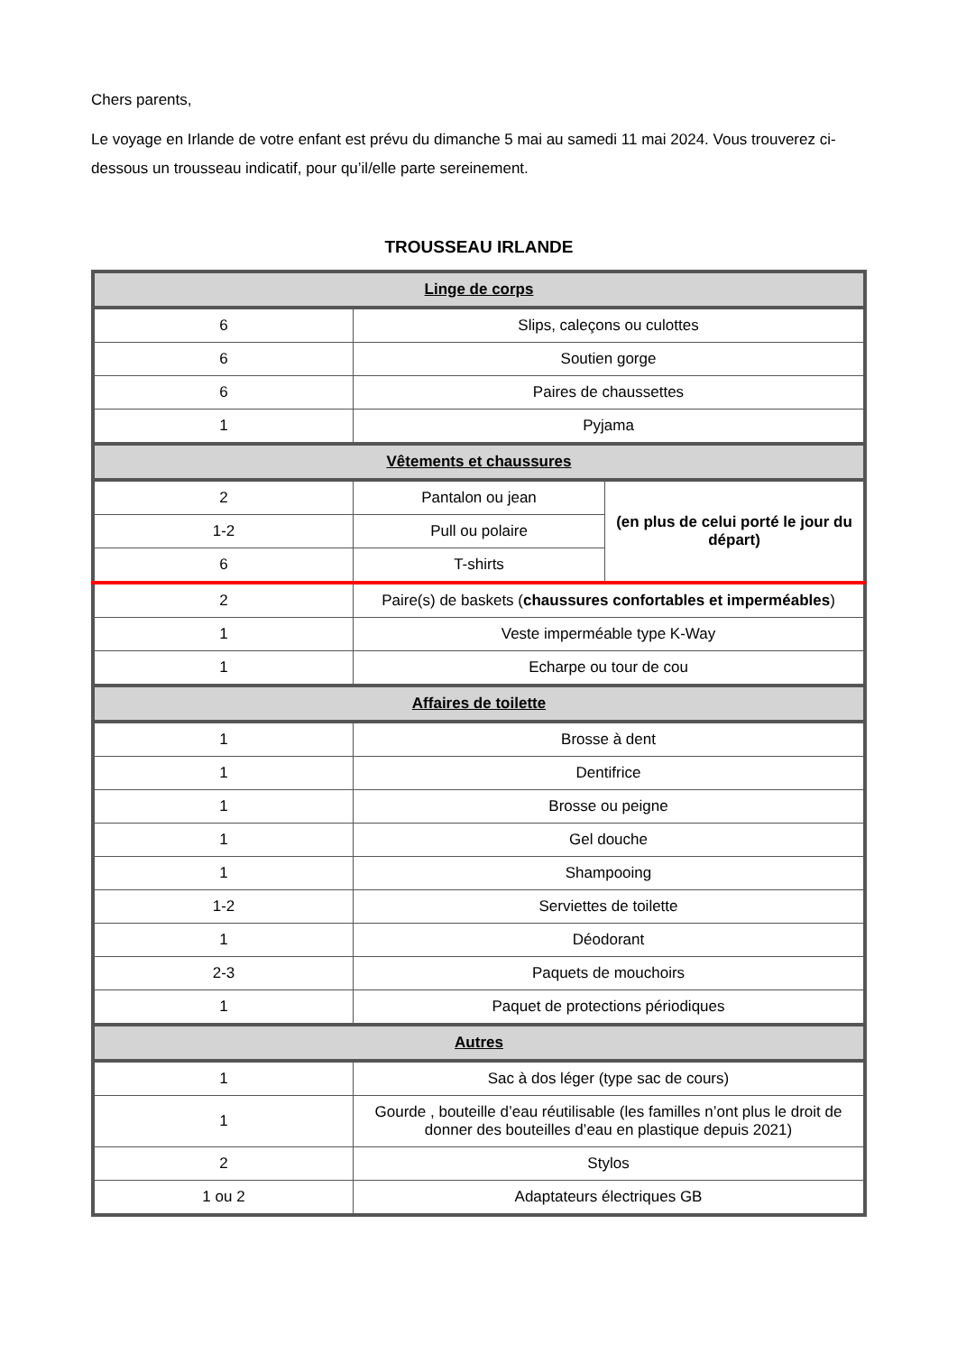Chers parents,
Le voyage en Irlande de votre enfant est prévu du dimanche 5 mai au samedi 11 mai 2024. Vous trouverez ci-dessous un trousseau indicatif, pour qu’il/elle parte sereinement.
TROUSSEAU IRLANDE
| Linge de corps | | |
| --- | --- | --- |
| 6 | Slips, caleçons ou culottes | |
| 6 | Soutien gorge | |
| 6 | Paires de chaussettes | |
| 1 | Pyjama | |
| Vêtements et chaussures | | |
| 2 | Pantalon ou jean | (en plus de celui porté le jour du départ) |
| 1-2 | Pull ou polaire | |
| 6 | T-shirts | |
| 2 | Paire(s) de baskets ( chaussures confortables et imperméables ) | |
| 1 | Veste imperméable type K-Way | |
| 1 | Echarpe ou tour de cou | |
| Affaires de toilette | | |
| 1 | Brosse à dent | |
| 1 | Dentifrice | |
| 1 | Brosse ou peigne | |
| 1 | Gel douche | |
| 1 | Shampooing | |
| 1-2 | Serviettes de toilette | |
| 1 | Déodorant | |
| 2-3 | Paquets de mouchoirs | |
| 1 | Paquet de protections périodiques | |
| Autres | | |
| 1 | Sac à dos léger (type sac de cours) | |
| 1 | Gourde , bouteille d’eau réutilisable (les familles n’ont plus le droit de donner des bouteilles d’eau en plastique depuis 2021) | |
| 2 | Stylos | |
| 1 ou 2 | Adaptateurs électriques GB | |